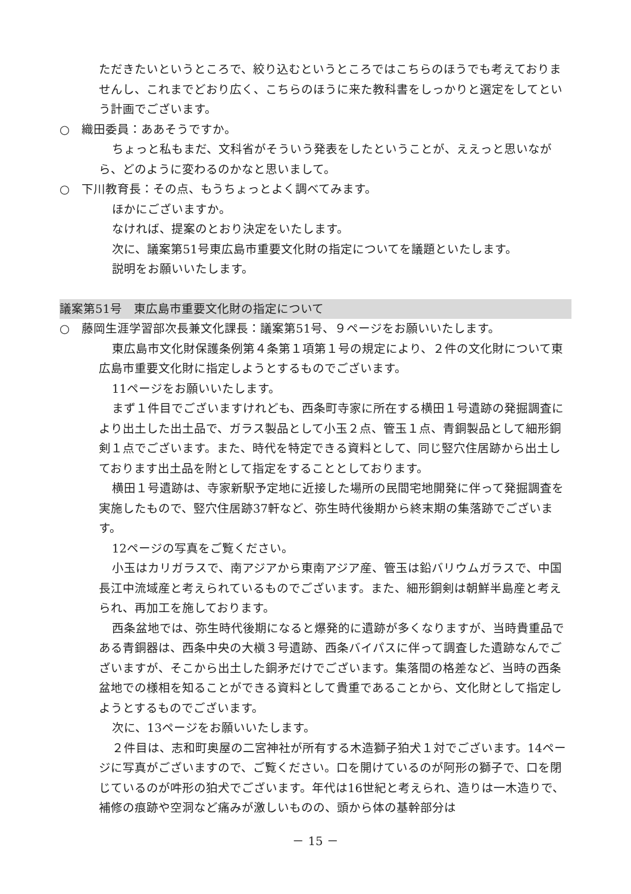ただきたいというところで、絞り込むというところではこちらのほうでも考えておりませんし、これまでどおり広く、こちらのほうに来た教科書をしっかりと選定をしてという計画でございます。
○　織田委員：ああそうですか。
ちょっと私もまだ、文科省がそういう発表をしたということが、ええっと思いながら、どのように変わるのかなと思いまして。
○　下川教育長：その点、もうちょっとよく調べてみます。
ほかにございますか。
なければ、提案のとおり決定をいたします。
次に、議案第51号東広島市重要文化財の指定についてを議題といたします。
説明をお願いいたします。
議案第51号　東広島市重要文化財の指定について
○　藤岡生涯学習部次長兼文化課長：議案第51号、９ページをお願いいたします。
東広島市文化財保護条例第４条第１項第１号の規定により、２件の文化財について東広島市重要文化財に指定しようとするものでございます。
11ページをお願いいたします。
まず１件目でございますけれども、西条町寺家に所在する横田１号遺跡の発掘調査により出土した出土品で、ガラス製品として小玉２点、管玉１点、青銅製品として細形銅剣１点でございます。また、時代を特定できる資料として、同じ竪穴住居跡から出土しております出土品を附として指定をすることとしております。
横田１号遺跡は、寺家新駅予定地に近接した場所の民間宅地開発に伴って発掘調査を実施したもので、竪穴住居跡37軒など、弥生時代後期から終末期の集落跡でございます。
12ページの写真をご覧ください。
小玉はカリガラスで、南アジアから東南アジア産、管玉は鉛バリウムガラスで、中国長江中流域産と考えられているものでございます。また、細形銅剣は朝鮮半島産と考えられ、再加工を施しております。
西条盆地では、弥生時代後期になると爆発的に遺跡が多くなりますが、当時貴重品である青銅器は、西条中央の大槇３号遺跡、西条バイパスに伴って調査した遺跡なんでございますが、そこから出土した銅矛だけでございます。集落間の格差など、当時の西条盆地での様相を知ることができる資料として貴重であることから、文化財として指定しようとするものでございます。
次に、13ページをお願いいたします。
２件目は、志和町奥屋の二宮神社が所有する木造獅子狛犬１対でございます。14ページに写真がございますので、ご覧ください。口を開けているのが阿形の獅子で、口を閉じているのが吽形の狛犬でございます。年代は16世紀と考えられ、造りは一木造りで、補修の痕跡や空洞など痛みが激しいものの、頭から体の基幹部分は
－ 15 －